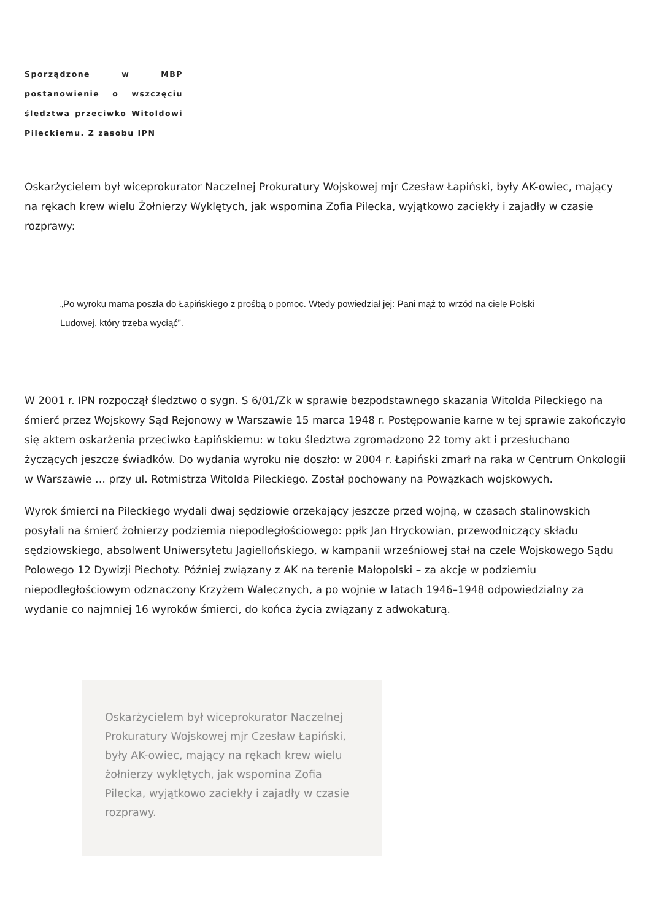Sporządzone w MBP postanowienie o wszczęciu śledztwa przeciwko Witoldowi Pileckiemu. Z zasobu IPN
Oskarżycielem był wiceprokurator Naczelnej Prokuratury Wojskowej mjr Czesław Łapiński, były AK-owiec, mający na rękach krew wielu Żołnierzy Wyklętych, jak wspomina Zofia Pilecka, wyjątkowo zaciekły i zajadły w czasie rozprawy:
„Po wyroku mama poszła do Łapińskiego z prośbą o pomoc. Wtedy powiedział jej: Pani mąż to wrzód na ciele Polski Ludowej, który trzeba wyciąć”.
W 2001 r. IPN rozpoczął śledztwo o sygn. S 6/01/Zk w sprawie bezpodstawnego skazania Witolda Pileckiego na śmierć przez Wojskowy Sąd Rejonowy w Warszawie 15 marca 1948 r. Postępowanie karne w tej sprawie zakończyło się aktem oskarżenia przeciwko Łapińskiemu: w toku śledztwa zgromadzono 22 tomy akt i przesłuchano życzących jeszcze świadków. Do wydania wyroku nie doszło: w 2004 r. Łapiński zmarł na raka w Centrum Onkologii w Warszawie … przy ul. Rotmistrza Witolda Pileckiego. Został pochowany na Powązkach wojskowych.
Wyrok śmierci na Pileckiego wydali dwaj sędziowie orzekający jeszcze przed wojną, w czasach stalinowskich posyłali na śmierć żołnierzy podziemia niepodległościowego: ppłk Jan Hryckowian, przewodniczący składu sędziowskiego, absolwent Uniwersytetu Jagiellońskiego, w kampanii wrześniowej stał na czele Wojskowego Sądu Polowego 12 Dywizji Piechoty. Później związany z AK na terenie Małopolski – za akcje w podziemiu niepodległościowym odznaczony Krzyżem Walecznych, a po wojnie w latach 1946–1948 odpowiedzialny za wydanie co najmniej 16 wyroków śmierci, do końca życia związany z adwokaturą.
Oskarżycielem był wiceprokurator Naczelnej Prokuratury Wojskowej mjr Czesław Łapiński, były AK-owiec, mający na rękach krew wielu żołnierzy wyklętych, jak wspomina Zofia Pilecka, wyjątkowo zaciekły i zajadły w czasie rozprawy.